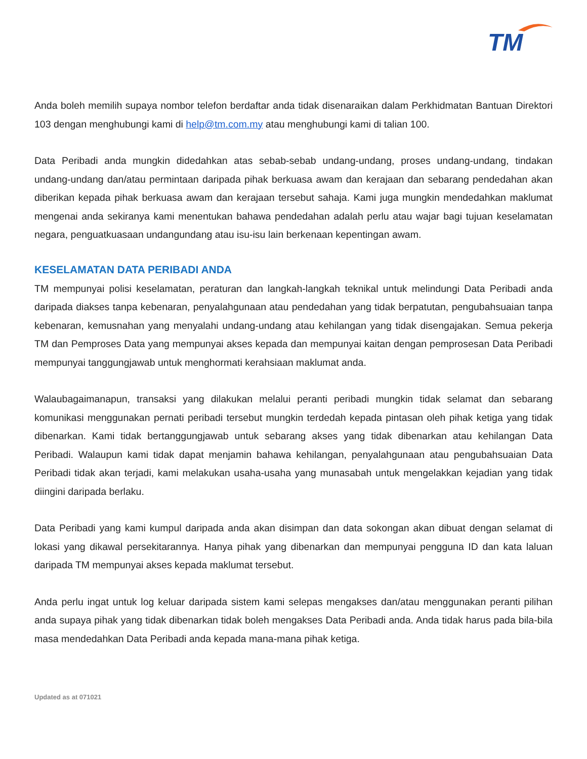TM
Anda boleh memilih supaya nombor telefon berdaftar anda tidak disenaraikan dalam Perkhidmatan Bantuan Direktori 103 dengan menghubungi kami di help@tm.com.my atau menghubungi kami di talian 100.
Data Peribadi anda mungkin didedahkan atas sebab-sebab undang-undang, proses undang-undang, tindakan undang-undang dan/atau permintaan daripada pihak berkuasa awam dan kerajaan dan sebarang pendedahan akan diberikan kepada pihak berkuasa awam dan kerajaan tersebut sahaja. Kami juga mungkin mendedahkan maklumat mengenai anda sekiranya kami menentukan bahawa pendedahan adalah perlu atau wajar bagi tujuan keselamatan negara, penguatkuasaan undangundang atau isu-isu lain berkenaan kepentingan awam.
KESELAMATAN DATA PERIBADI ANDA
TM mempunyai polisi keselamatan, peraturan dan langkah-langkah teknikal untuk melindungi Data Peribadi anda daripada diakses tanpa kebenaran, penyalahgunaan atau pendedahan yang tidak berpatutan, pengubahsuaian tanpa kebenaran, kemusnahan yang menyalahi undang-undang atau kehilangan yang tidak disengajakan. Semua pekerja TM dan Pemproses Data yang mempunyai akses kepada dan mempunyai kaitan dengan pemprosesan Data Peribadi mempunyai tanggungjawab untuk menghormati kerahsiaan maklumat anda.
Walaubagaimanapun, transaksi yang dilakukan melalui peranti peribadi mungkin tidak selamat dan sebarang komunikasi menggunakan pernati peribadi tersebut mungkin terdedah kepada pintasan oleh pihak ketiga yang tidak dibenarkan. Kami tidak bertanggungjawab untuk sebarang akses yang tidak dibenarkan atau kehilangan Data Peribadi. Walaupun kami tidak dapat menjamin bahawa kehilangan, penyalahgunaan atau pengubahsuaian Data Peribadi tidak akan terjadi, kami melakukan usaha-usaha yang munasabah untuk mengelakkan kejadian yang tidak diingini daripada berlaku.
Data Peribadi yang kami kumpul daripada anda akan disimpan dan data sokongan akan dibuat dengan selamat di lokasi yang dikawal persekitarannya. Hanya pihak yang dibenarkan dan mempunyai pengguna ID dan kata laluan daripada TM mempunyai akses kepada maklumat tersebut.
Anda perlu ingat untuk log keluar daripada sistem kami selepas mengakses dan/atau menggunakan peranti pilihan anda supaya pihak yang tidak dibenarkan tidak boleh mengakses Data Peribadi anda. Anda tidak harus pada bila-bila masa mendedahkan Data Peribadi anda kepada mana-mana pihak ketiga.
Updated as at 071021